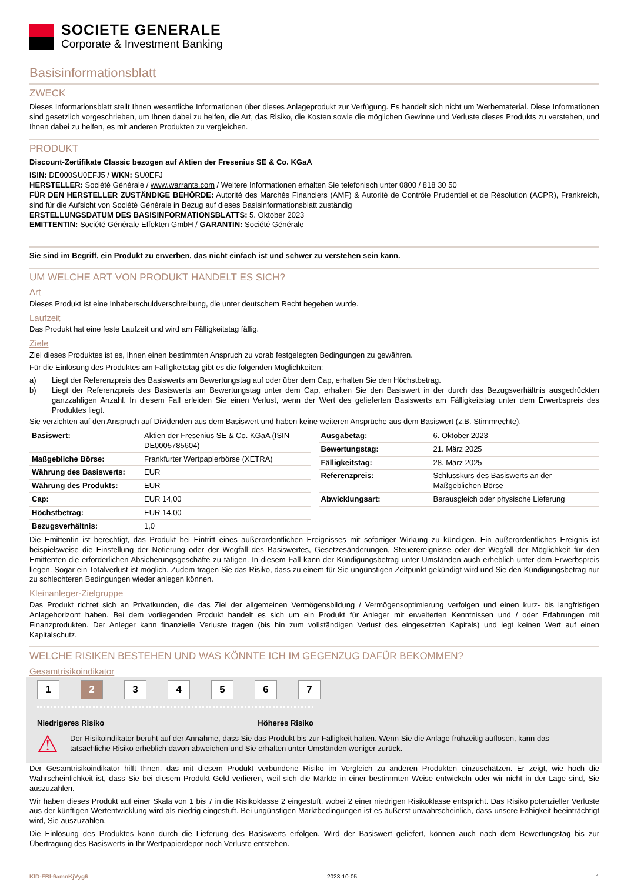SOCIETE GENERALE
Corporate & Investment Banking
Basisinformationsblatt
ZWECK
Dieses Informationsblatt stellt Ihnen wesentliche Informationen über dieses Anlageprodukt zur Verfügung. Es handelt sich nicht um Werbematerial. Diese Informationen sind gesetzlich vorgeschrieben, um Ihnen dabei zu helfen, die Art, das Risiko, die Kosten sowie die möglichen Gewinne und Verluste dieses Produkts zu verstehen, und Ihnen dabei zu helfen, es mit anderen Produkten zu vergleichen.
PRODUKT
Discount-Zertifikate Classic bezogen auf Aktien der Fresenius SE & Co. KGaA
ISIN: DE000SU0EFJ5 / WKN: SU0EFJ
HERSTELLER: Société Générale / www.warrants.com / Weitere Informationen erhalten Sie telefonisch unter 0800 / 818 30 50
FÜR DEN HERSTELLER ZUSTÄNDIGE BEHÖRDE: Autorité des Marchés Financiers (AMF) & Autorité de Contrôle Prudentiel et de Résolution (ACPR), Frankreich, sind für die Aufsicht von Société Générale in Bezug auf dieses Basisinformationsblatt zuständig
ERSTELLUNGSDATUM DES BASISINFORMATIONSBLATTS: 5. Oktober 2023
EMITTENTIN: Société Générale Effekten GmbH / GARANTIN: Société Générale
Sie sind im Begriff, ein Produkt zu erwerben, das nicht einfach ist und schwer zu verstehen sein kann.
UM WELCHE ART VON PRODUKT HANDELT ES SICH?
Art
Dieses Produkt ist eine Inhaberschuldverschreibung, die unter deutschem Recht begeben wurde.
Laufzeit
Das Produkt hat eine feste Laufzeit und wird am Fälligkeitstag fällig.
Ziele
Ziel dieses Produktes ist es, Ihnen einen bestimmten Anspruch zu vorab festgelegten Bedingungen zu gewähren.
Für die Einlösung des Produktes am Fälligkeitstag gibt es die folgenden Möglichkeiten:
a) Liegt der Referenzpreis des Basiswerts am Bewertungstag auf oder über dem Cap, erhalten Sie den Höchstbetrag.
b) Liegt der Referenzpreis des Basiswerts am Bewertungstag unter dem Cap, erhalten Sie den Basiswert in der durch das Bezugsverhältnis ausgedrückten ganzzahligen Anzahl. In diesem Fall erleiden Sie einen Verlust, wenn der Wert des gelieferten Basiswerts am Fälligkeitstag unter dem Erwerbspreis des Produktes liegt.
Sie verzichten auf den Anspruch auf Dividenden aus dem Basiswert und haben keine weiteren Ansprüche aus dem Basiswert (z.B. Stimmrechte).
| Basiswert: | Aktien der Fresenius SE & Co. KGaA (ISIN DE0005785604) |
| Maßgebliche Börse: | Frankfurter Wertpapierbörse (XETRA) |
| Währung des Basiswerts: | EUR |
| Währung des Produkts: | EUR |
| Cap: | EUR 14,00 |
| Höchstbetrag: | EUR 14,00 |
| Bezugsverhältnis: | 1,0 |
| Ausgabetag: | 6. Oktober 2023 |
| Bewertungstag: | 21. März 2025 |
| Fälligkeitstag: | 28. März 2025 |
| Referenzpreis: | Schlusskurs des Basiswerts an der Maßgeblichen Börse |
| Abwicklungsart: | Barausgleich oder physische Lieferung |
Die Emittentin ist berechtigt, das Produkt bei Eintritt eines außerordentlichen Ereignisses mit sofortiger Wirkung zu kündigen. Ein außerordentliches Ereignis ist beispielsweise die Einstellung der Notierung oder der Wegfall des Basiswertes, Gesetzesänderungen, Steuerereignisse oder der Wegfall der Möglichkeit für den Emittenten die erforderlichen Absicherungsgeschäfte zu tätigen. In diesem Fall kann der Kündigungsbetrag unter Umständen auch erheblich unter dem Erwerbspreis liegen. Sogar ein Totalverlust ist möglich. Zudem tragen Sie das Risiko, dass zu einem für Sie ungünstigen Zeitpunkt gekündigt wird und Sie den Kündigungsbetrag nur zu schlechteren Bedingungen wieder anlegen können.
Kleinanleger-Zielgruppe
Das Produkt richtet sich an Privatkunden, die das Ziel der allgemeinen Vermögensbildung / Vermögensoptimierung verfolgen und einen kurz- bis langfristigen Anlagehorizont haben. Bei dem vorliegenden Produkt handelt es sich um ein Produkt für Anleger mit erweiterten Kenntnissen und / oder Erfahrungen mit Finanzprodukten. Der Anleger kann finanzielle Verluste tragen (bis hin zum vollständigen Verlust des eingesetzten Kapitals) und legt keinen Wert auf einen Kapitalschutz.
WELCHE RISIKEN BESTEHEN UND WAS KÖNNTE ICH IM GEGENZUG DAFÜR BEKOMMEN?
Gesamtrisikoindikator
1 2 34567
Niedrigeres Risiko Höheres Risiko
⚠ Der Risikoindikator beruht auf der Annahme, dass Sie das Produkt bis zur Fälligkeit halten. Wenn Sie die Anlage frühzeitig auflösen, kann das tatsächliche Risiko erheblich davon abweichen und Sie erhalten unter Umständen weniger zurück.
Der Gesamtrisikoindikator hilft Ihnen, das mit diesem Produkt verbundene Risiko im Vergleich zu anderen Produkten einzuschätzen. Er zeigt, wie hoch die Wahrscheinlichkeit ist, dass Sie bei diesem Produkt Geld verlieren, weil sich die Märkte in einer bestimmten Weise entwickeln oder wir nicht in der Lage sind, Sie auszuzahlen.
Wir haben dieses Produkt auf einer Skala von 1 bis 7 in die Risikoklasse 2 eingestuft, wobei 2 einer niedrigen Risikoklasse entspricht. Das Risiko potenzieller Verluste aus der künftigen Wertentwicklung wird als niedrig eingestuft. Bei ungünstigen Marktbedingungen ist es äußerst unwahrscheinlich, dass unsere Fähigkeit beeinträchtigt wird, Sie auszuzahlen.
Die Einlösung des Produktes kann durch die Lieferung des Basiswerts erfolgen. Wird der Basiswert geliefert, können auch nach dem Bewertungstag bis zur Übertragung des Basiswerts in Ihr Wertpapierdepot noch Verluste entstehen.
KID-FBI-9amnKjVyg6 2023-10-05 1